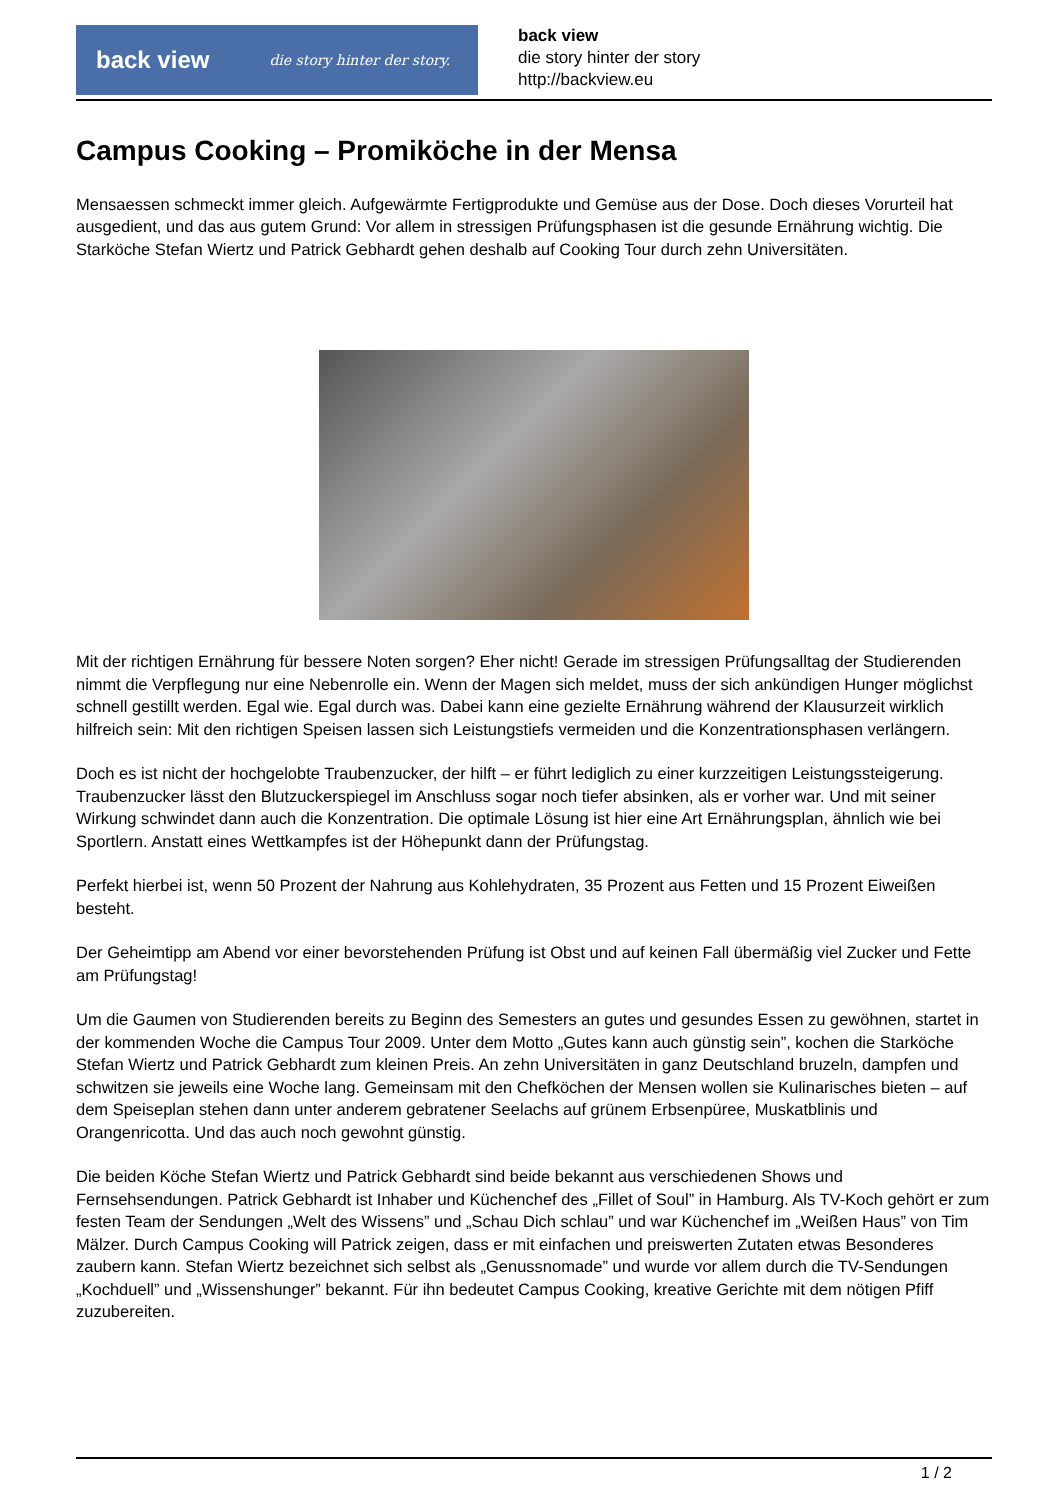back view die story hinter der story.
back view
die story hinter der story
http://backview.eu
Campus Cooking – Promiköche in der Mensa
Mensaessen schmeckt immer gleich. Aufgewärmte Fertigprodukte und Gemüse aus der Dose. Doch dieses Vorurteil hat ausgedient, und das aus gutem Grund: Vor allem in stressigen Prüfungsphasen ist die gesunde Ernährung wichtig. Die Starköche Stefan Wiertz und Patrick Gebhardt gehen deshalb auf Cooking Tour durch zehn Universitäten.
Mit der richtigen Ernährung für bessere Noten sorgen? Eher nicht! Gerade im stressigen Prüfungsalltag der Studierenden nimmt die Verpflegung nur eine Nebenrolle ein. Wenn der Magen sich meldet, muss der sich ankündigen Hunger möglichst schnell gestillt werden. Egal wie. Egal durch was. Dabei kann eine gezielte Ernährung während der Klausurzeit wirklich hilfreich sein: Mit den richtigen Speisen lassen sich Leistungstiefs vermeiden und die Konzentrationsphasen verlängern.
Doch es ist nicht der hochgelobte Traubenzucker, der hilft – er führt lediglich zu einer kurzzeitigen Leistungssteigerung. Traubenzucker lässt den Blutzuckerspiegel im Anschluss sogar noch tiefer absinken, als er vorher war. Und mit seiner Wirkung schwindet dann auch die Konzentration. Die optimale Lösung ist hier eine Art Ernährungsplan, ähnlich wie bei Sportlern. Anstatt eines Wettkampfes ist der Höhepunkt dann der Prüfungstag.
Perfekt hierbei ist, wenn 50 Prozent der Nahrung aus Kohlehydraten, 35 Prozent aus Fetten und 15 Prozent Eiweißen besteht.
Der Geheimtipp am Abend vor einer bevorstehenden Prüfung ist Obst und auf keinen Fall übermäßig viel Zucker und Fette am Prüfungstag!
Um die Gaumen von Studierenden bereits zu Beginn des Semesters an gutes und gesundes Essen zu gewöhnen, startet in der kommenden Woche die Campus Tour 2009. Unter dem Motto „Gutes kann auch günstig sein”, kochen die Starköche Stefan Wiertz und Patrick Gebhardt zum kleinen Preis. An zehn Universitäten in ganz Deutschland bruzeln, dampfen und schwitzen sie jeweils eine Woche lang. Gemeinsam mit den Chefköchen der Mensen wollen sie Kulinarisches bieten – auf dem Speiseplan stehen dann unter anderem gebratener Seelachs auf grünem Erbsenpüree, Muskatblinis und Orangenricotta. Und das auch noch gewohnt günstig.
Die beiden Köche Stefan Wiertz und Patrick Gebhardt sind beide bekannt aus verschiedenen Shows und Fernsehsendungen. Patrick Gebhardt ist Inhaber und Küchenchef des „Fillet of Soul” in Hamburg. Als TV-Koch gehört er zum festen Team der Sendungen „Welt des Wissens” und „Schau Dich schlau” und war Küchenchef im „Weißen Haus” von Tim Mälzer. Durch Campus Cooking will Patrick zeigen, dass er mit einfachen und preiswerten Zutaten etwas Besonderes zaubern kann. Stefan Wiertz bezeichnet sich selbst als „Genussnomade” und wurde vor allem durch die TV-Sendungen „Kochduell” und „Wissenshunger” bekannt. Für ihn bedeutet Campus Cooking, kreative Gerichte mit dem nötigen Pfiff zuzubereiten.
1 / 2